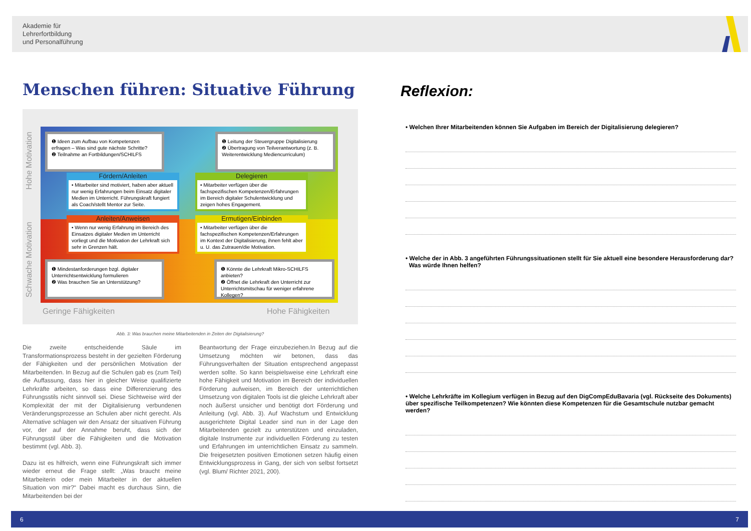Akademie für
Lehrerfortbildung
und Personalführung
Menschen führen: Situative Führung
❶ Ideen zum Aufbau von Kompetenzen erfragen – Was sind gute nächste Schritte?
❷ Teilnahme an Fortbildungen/SCHILFS
❶ Leitung der Steuergruppe Digitalisierung
❷ Übertragung von Teilverantwortung (z. B. Weiterentwicklung Mediencurriculum)
Fördern/Anleiten
• Mitarbeiter sind motiviert, haben aber aktuell nur wenig Erfahrungen beim Einsatz digitaler Medien im Unterricht. Führungskraft fungiert als Coach/stellt Mentor zur Seite.
Delegieren
• Mitarbeiter verfügen über die fachspezifischen Kompetenzen/Erfahrungen im Bereich digitaler Schulentwicklung und zeigen hohes Engagement.
Anleiten/Anweisen
• Wenn nur wenig Erfahrung im Bereich des Einsatzes digitaler Medien im Unterricht vorliegt und die Motivation der Lehrkraft sich sehr in Grenzen hält.
Ermutigen/Einbinden
• Mitarbeiter verfügen über die fachspezifischen Kompetenzen/Erfahrungen im Kontext der Digitalisierung, ihnen fehlt aber u. U. das Zutrauen/die Motivation.
❶ Mindestanforderungen bzgl. digitaler Unterrichtsentwicklung formulieren
❷ Was brauchen Sie an Unterstützung?
❶ Könnte die Lehrkraft Mikro-SCHILFS anbieten?
❷ Öffnet die Lehrkraft den Unterricht zur Unterrichtsmitschau für weniger erfahrene Kollegen?
Geringe Fähigkeiten Hohe Fähigkeiten
Hohe Motivation
Schwache Motivation
Abb. 3: Was brauchen meine Mitarbeitenden in Zeiten der Digitalisierung?
Die zweite entscheidende Säule im Transformationsprozess besteht in der gezielten Förderung der Fähigkeiten und der persönlichen Motivation der Mitarbeitenden. In Bezug auf die Schulen gab es (zum Teil) die Auffassung, dass hier in gleicher Weise qualifizierte Lehrkräfte arbeiten, so dass eine Differenzierung des Führungsstils nicht sinnvoll sei. Diese Sichtweise wird der Komplexität der mit der Digitalisierung verbundenen Veränderungsprozesse an Schulen aber nicht gerecht. Als Alternative schlagen wir den Ansatz der situativen Führung vor, der auf der Annahme beruht, dass sich der Führungsstil über die Fähigkeiten und die Motivation bestimmt (vgl. Abb. 3).
Dazu ist es hilfreich, wenn eine Führungskraft sich immer wieder erneut die Frage stellt: „Was braucht meine Mitarbeiterin oder mein Mitarbeiter in der aktuellen Situation von mir?“ Dabei macht es durchaus Sinn, die Mitarbeitenden bei der
Beantwortung der Frage einzubeziehen.In Bezug auf die Umsetzung möchten wir betonen, dass das Führungsverhalten der Situation entsprechend angepasst werden sollte. So kann beispielsweise eine Lehrkraft eine hohe Fähigkeit und Motivation im Bereich der individuellen Förderung aufweisen, im Bereich der unterrichtlichen Umsetzung von digitalen Tools ist die gleiche Lehrkraft aber noch äußerst unsicher und benötigt dort Förderung und Anleitung (vgl. Abb. 3). Auf Wachstum und Entwicklung ausgerichtete Digital Leader sind nun in der Lage den Mitarbeitenden gezielt zu unterstützen und einzuladen, digitale Instrumente zur individuellen Förderung zu testen und Erfahrungen im unterrichtlichen Einsatz zu sammeln. Die freigesetzten positiven Emotionen setzen häufig einen Entwicklungsprozess in Gang, der sich von selbst fortsetzt (vgl. Blum/ Richter 2021, 200).
Reflexion:
• Welchen Ihrer Mitarbeitenden können Sie Aufgaben im Bereich der Digitalisierung delegieren?
• Welche der in Abb. 3 angeführten Führungssituationen stellt für Sie aktuell eine besondere Herausforderung dar?
Was würde Ihnen helfen?
• Welche Lehrkräfte im Kollegium verfügen in Bezug auf den DigCompEduBavaria (vgl. Rückseite des Dokuments) über spezifische Teilkompetenzen? Wie könnten diese Kompetenzen für die Gesamtschule nutzbar gemacht werden?
6 7